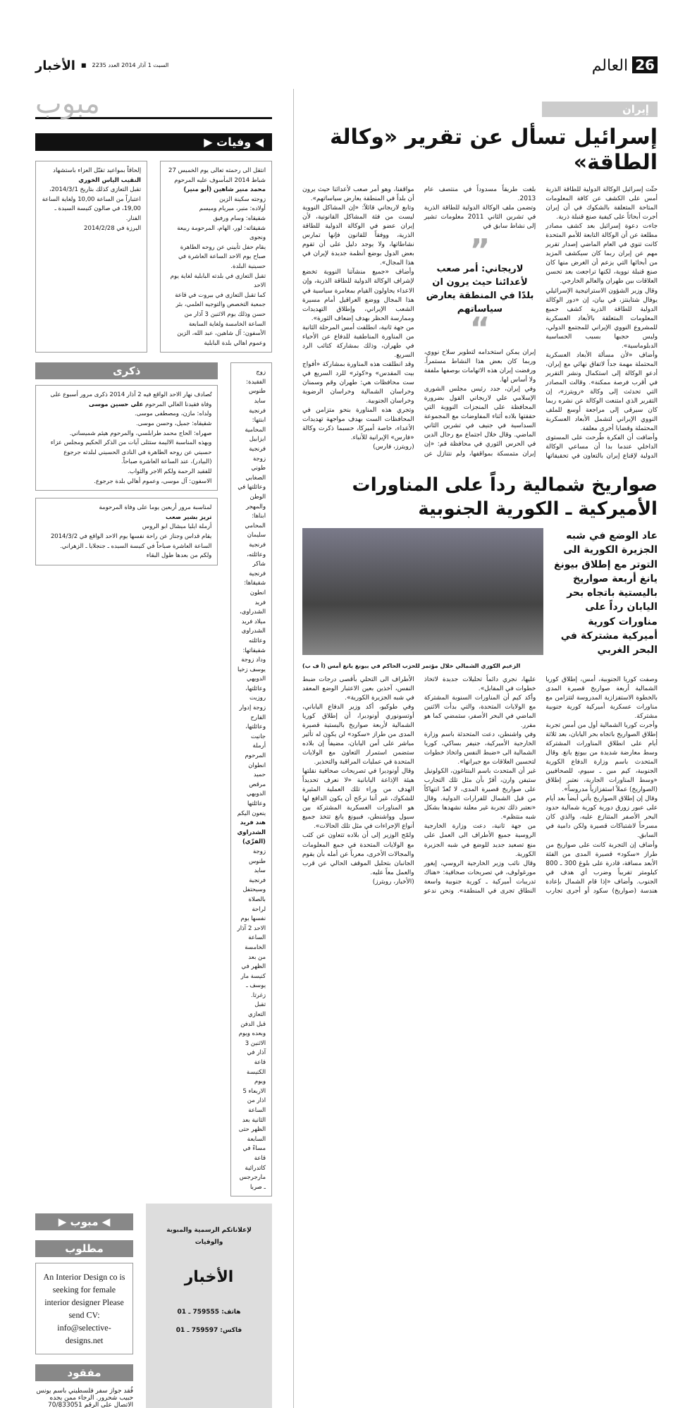26 العالم
السبت 1 آذار 2014 العدد 2235 ■ الأخبار
إيران
إسرائيل تسأل عن تقرير «وكالة الطاقة»
حثّت إسرائيل الوكالة الدولية للطاقة الذرية أمس على الكشف عن كافة المعلومات المتاحة المتعلقة بالشكوك في أن إيران أجرت أبحاثاً على كيفية صنع قنبلة ذرية.
جاءت دعوة إسرائيل بعد كشف مصادر مطلعة عن أن الوكالة التابعة للأمم المتحدة كانت تنوي في العام الماضي إصدار تقرير مهم عن إيران ربما كان سيكشف المزيد من أبحاثها التي يزعم أن الغرض منها كان صنع قنبلة نووية، لكنها تراجعت بعد تحسن العلاقات بين طهران والعالم الخارجي.
وقال وزير الشؤون الاستراتيجية الإسرائيلي يوفال شتاينتز، في بيان، إن «دور الوكالة الدولية للطاقة الذرية كشف جميع المعلومات المتعلقة بالأبعاد العسكرية للمشروع النووي الإيراني للمجتمع الدولي، وليس حجبها بسبب الحساسية الدبلوماسية».
وأضاف «لأن مسألة الأبعاد العسكرية المحتملة مهمة جداً لاتفاق نهائي مع إيران، أدعو الوكالة إلى استكمال ونشر التقرير في أقرب فرصة ممكنة». وقالت المصادر التي تحدثت إلى وكالة «رويترز»، إن التقرير الذي امتنعت الوكالة عن نشره ربما كان سيرقى إلى مراجعة أوسع للملف النووي الإيراني لتشمل الأبعاد العسكرية المحتملة وقضايا أخرى معلقة.
وأضافت أن الفكرة طُرحت على المستوى الداخلي عندما بدا أن مساعي الوكالة الدولية لإقناع إيران بالتعاون في تحقيقاتها بلغت طريقاً مسدوداً في منتصف عام 2013.
وتضمن ملف الوكالة الدولية للطاقة الذرية في تشرين الثاني 2011 معلومات تشير إلى نشاط سابق في
”
لاريجاني: أمر صعب لأعدائنا حيث يرون ان بلدًا في المنطقة يعارض سياساتهم
“
إيران يمكن استخدامه لتطوير سلاح نووي، وربما كان بعض هذا النشاط مستمراً. ورفضت إيران هذه الاتهامات بوصفها ملفقة ولا أساس لها.
وفي إيران، جدد رئيس مجلس الشورى الإسلامي علي لاريجاني القول بضرورة المحافظة على المنجزات النووية التي حققتها بلاده أثناء المفاوضات مع المجموعة السداسية في جنيف في تشرين الثاني الماضي. وقال خلال اجتماع مع رجال الدين في الحرس الثوري في محافظة قم: «إن إيران متمسكة بمواقفها، ولم نتنازل عن مواقفنا، وهو أمر صعب لأعدائنا حيث يرون أن بلداً في المنطقة يعارض سياساتهم».
وتابع لاريجاني قائلاً: «إن المشاكل النووية ليست من فئة المشاكل القانونية، لأن إيران عضو في الوكالة الدولية للطاقة الذرية، ووفقاً للقانون فإنها تمارس نشاطاتها، ولا يوجد دليل على أن تقوم بعض الدول بوضع أنظمة جديدة لإيران في هذا المجال».
وأضاف «جميع منشآتنا النووية تخضع لإشراف الوكالة الدولية للطاقة الذرية، وإن الاعداء يحاولون القيام بمغامرة سياسية في هذا المجال ووضع العراقيل أمام مسيرة الشعب الإيراني، وإطلاق التهديدات وممارسة الحظر بهدف إضعاف الثورة».
من جهة ثانية، انطلقت أمس المرحلة الثانية من المناورة المناطقية للدفاع عن الأحياء في طهران، وذلك بمشاركة كتائب الرد السريع.
وقد انطلقت هذه المناورة بمشاركة «أفواج بيت المقدس» و«كوثر» للرد السريع في ست محافظات هي: طهران وقم وسمنان وخراسان الشمالية وخراسان الرضوية وخراسان الجنوبية.
وتجري هذه المناورة بنحو متزامن في المحافظات الست بهدف مواجهة تهديدات الأعداء، خاصة أميركا، حسبما ذكرت وكالة «فارس» الإيرانية للأنباء.
(رويترز، فارس)
صواريخ شمالية رداً على المناورات الأميركية ـ الكورية الجنوبية
عاد الوضع في شبه الجزيرة الكورية الى التوتر مع إطلاق بيونغ يانغ أربعة صواريخ باليستية باتجاه بحر اليابان رداً على مناورات كورية أميركية مشتركة في البحر الغربي
الزعيم الكوري الشمالي خلال مؤتمر للحزب الحاكم في بيونغ يانغ أمس (أ ف ب)
وصفت كوريا الجنوبية، أمس، إطلاق كوريا الشمالية أربعة صواريخ قصيرة المدى بالخطوة الاستفزازية المدروسة لتتزامن مع مناورات عسكرية أميركية كورية جنوبية مشتركة.
وأجرت كوريا الشمالية أول من أمس تجربة إطلاق الصواريخ باتجاه بحر اليابان، بعد ثلاثة أيام على انطلاق المناورات المشتركة وسط معارضة شديدة من بيونغ يانغ. وقال المتحدث باسم وزارة الدفاع الكورية الجنوبية، كيم مين ـ سيوم، للصحافيين «وسط المناورات الجارية، نعتبر إطلاق (الصواريخ) عملاً استفزازياً مدروساً».
وقال إن إطلاق الصواريخ يأتي أيضاً بعد أيام على عبور زورق دورية كورية شمالية حدود البحر الأصفر المتنازع عليه، والذي كان مسرحاً لاشتباكات قصيرة ولكن دامية في السابق.
وأضاف إن التجربة كانت على صواريخ من طراز «سكود» قصيرة المدى من الفئة الأبعد مسافة، قادرة على بلوغ 300 ـ 800 كيلومتر تقريباً وضرب أي هدف في الجنوب. وأضاف «إذا قام الشمال بإعادة هندسة (صواريخ) سكود أو أجرى تجارب عليها، نجري دائماً تحليلات جديدة لاتخاذ خطوات في المقابل».
وأكد كيم أن المناورات السنوية المشتركة مع الولايات المتحدة، والتي بدأت الاثنين الماضي في البحر الأصفر، ستمضي كما هو مقرر.
وفي واشنطن، دعت المتحدثة باسم وزارة الخارجية الأميركية، جنيفر بساكي، كوريا الشمالية الى «ضبط النفس واتخاذ خطوات لتحسين العلاقات مع جيرانها».
غير أن المتحدث باسم البنتاغون، الكولونيل ستيفن وارن، أقرّ بأن مثل تلك التجارب على صواريخ قصيرة المدى، لا تُعدّ انتهاكاً من قبل الشمال للقرارات الدولية. وقال «نعتبر ذلك تجربة غير معلنة نشهدها بشكل شبه منتظم».
من جهة ثانية، دعت وزارة الخارجية الروسية جميع الأطراف الى العمل على منع تصعيد جديد للوضع في شبه الجزيرة الكورية.
وقال نائب وزير الخارجية الروسي، إيغور مورغولوف، في تصريحات صحافية: «هناك تدريبات أميركية ـ كورية جنوبية واسعة النطاق تجرى في المنطقة». ونحن ندعو الأطراف الى التحلي بأقصى درجات ضبط النفس، آخذين بعين الاعتبار الوضع المعقد في شبه الجزيرة الكورية».
وفي طوكيو، أكد وزير الدفاع الياباني، أوتسونوري أونوديرا، أن إطلاق كوريا الشمالية لأربعة صواريخ باليستية قصيرة المدى من طراز «سكود» لن يكون له تأثير مباشر على أمن اليابان، مضيفاً إن بلاده ستضمن استمرار التعاون مع الولايات المتحدة في عمليات المراقبة والتحذير.
وقال أونوديرا في تصريحات صحافية نقلتها هيئة الإذاعة اليابانية «لا نعرف تحديداً الهدف من وراء تلك العملية المثيرة للشكوك، غير أننا نرجّح أن يكون الدافع لها هو المناورات العسكرية المشتركة بين سيول وواشنطن، فبيونغ يانغ تتخذ جميع أنواع الإجراءات في مثل تلك الحالات».
ولمّح الوزير إلى أن بلاده تتعاون عن كثب مع الولايات المتحدة في جمع المعلومات والمجالات الأخرى، معرباً عن أمله بأن يقوم الجانبان بتحليل الموقف الحالي عن قرب والعمل معاً عليه.
(الأخبار، رويترز)
مبوب
◀ وفيات ▶
انتقل الى رحمته تعالى يوم الخميس 27 شباط 2014 المأسوف عليه المرحوم
محمد منير شاهين (أبو منير)
زوجته سكينة الزين
أولاده: منير، ميريام وميسم
شقيقاه: وسام ورفيق
شقيقاته: لور، الهام، المرحومة ربيعة ونجوى
يقام حفل تأبيني عن روحه الطاهرة صباح يوم الاحد الساعة العاشرة في حسينية البلدة.
تقبل التعازي في بلدته البابلية لغاية يوم الاحد
كما تقبل التعازي في بيروت في قاعة جمعية التخصص والتوجيه العلمي، بئر حسن وذلك يوم الاثنين 3 آذار من الساعة الخامسة ولغاية السابعة
الأسفون: آل شاهين، عبد الله، الزين وعموم اهالي بلدة البابلية
إلحاقاً بمواعيد تقبّل العزاء باستشهاد
النقيب الياس الخوري
تقبل التعازي كذلك بتاريخ 2014/3/1، اعتباراً من الساعة 10,00 ولغاية الساعة 19,00، في صالون كنيسة السيدة ـ الفنار.
اليرزة في 2014/2/28
زوج الفقيدة: طنوس سايد فرنجية
ابنتها: المحامية ايزابيل فرنجية زوجة طوني الصغابي وعائلتها في الوطن والمهجر
ابناها: المحامي سليمان فرنجية وعائلته، شاكر فرنجية
شقيقاها: انطون فريد الشدراوي، ميلاد فريد الشدراوي وعائلته
شقيقاتها: وداد زوجة يوسف زخيا الدويهي وعائلتها، روزيت زوجة إدوار القارح وعائلتها، جانيت أرملة المرحوم انطوان حميد مرقص الدويهي وعائلتها
ينعون اليكم هند فريد الشدراوي (الفزّي) زوجة طنوس سايد فرنجية
وسيحتفل بالصلاة لراحة نفسها يوم الاحد 2 آذار الساعة الخامسة من بعد الظهر في كنيسة مار يوسف ـ زغرتا.
تقبل التعازي قبل الدفن وبعده ويوم الاثنين 3 آذار في قاعة الكنيسة
ويوم الاربعاء 5 اذار من الساعة الثانية بعد الظهر حتى السابعة مساءً في قاعة كاتدرائية مارجرجس ـ صربا
ذكرى
تُصادف نهار الاحد الواقع فيه 2 آذار 2014 ذكرى مرور أسبوع على وفاة فقيدنا الغالي المرحوم علي حسين موسى
ولداه: مازن، ومصطفى موسى.
شقيقاه: جميل، وحسن موسى.
صهراه: الحاج محمد طرابلسي، والمرحوم هيثم شميساني.
وبهذه المناسبة الاليمة ستتلى آيات من الذكر الحكيم ومجلس عزاء حسيني عن روحه الطاهرة في النادي الحسيني لبلدته جرجوع (البيادر)، عند الساعة العاشرة صباحاً.
للفقيد الرحمة ولكم الاجر والثواب.
الاسفون: آل موسى، وعموم أهالي بلدة جرجوع.
لمناسبة مرور أربعين يوما على وفاة المرحومة
تريز بشير صعب
أرملة ايليا ميشال ابو الروس
يقام قداس وجناز عن راحة نفسها يوم الاحد الواقع في 2014/3/2 الساعة العاشرة صباحاً في كنيسة السيده ـ جنجلايا ـ الزهراني.
ولكم من بعدها طول البقاء
لإعلاناتكم الرسمية والمبوبة والوفيات
الأخبار
هاتف: 759555 ـ 01
فاكس: 759597 ـ 01
◀ مبوب ▶
مطلوب
An Interior Design co is seeking for female interior designer Please send CV: info@selective-designs.net
مفقود
فُقد جواز سفر فلسطيني باسم يونس حبيب شحرور. الرجاء ممن يجده الاتصال على الرقم 70/833051